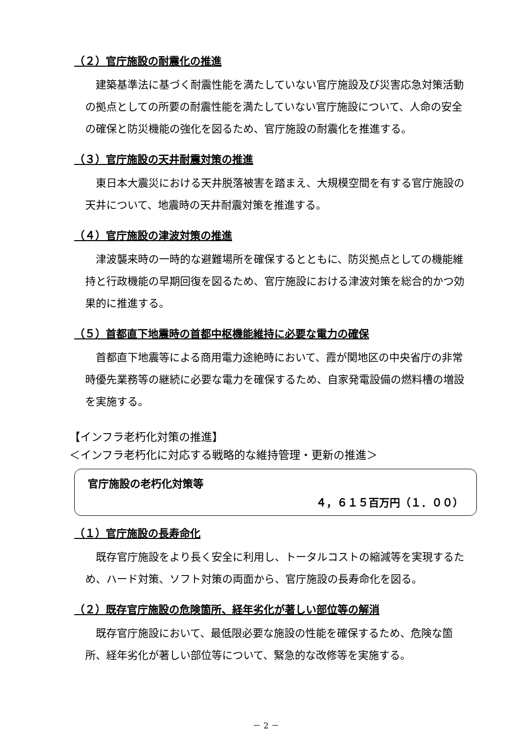（２）官庁施設の耐震化の推進
建築基準法に基づく耐震性能を満たしていない官庁施設及び災害応急対策活動の拠点としての所要の耐震性能を満たしていない官庁施設について、人命の安全の確保と防災機能の強化を図るため、官庁施設の耐震化を推進する。
（３）官庁施設の天井耐震対策の推進
東日本大震災における天井脱落被害を踏まえ、大規模空間を有する官庁施設の天井について、地震時の天井耐震対策を推進する。
（４）官庁施設の津波対策の推進
津波襲来時の一時的な避難場所を確保するとともに、防災拠点としての機能維持と行政機能の早期回復を図るため、官庁施設における津波対策を総合的かつ効果的に推進する。
（５）首都直下地震時の首都中枢機能維持に必要な電力の確保
首都直下地震等による商用電力途絶時において、霞が関地区の中央省庁の非常時優先業務等の継続に必要な電力を確保するため、自家発電設備の燃料槽の増設を実施する。
【インフラ老朽化対策の推進】
＜インフラ老朽化に対応する戦略的な維持管理・更新の推進＞
官庁施設の老朽化対策等
４，６１５百万円（１．００）
（１）官庁施設の長寿命化
既存官庁施設をより長く安全に利用し、トータルコストの縮減等を実現するため、ハード対策、ソフト対策の両面から、官庁施設の長寿命化を図る。
（２）既存官庁施設の危険箇所、経年劣化が著しい部位等の解消
既存官庁施設において、最低限必要な施設の性能を確保するため、危険な箇所、経年劣化が著しい部位等について、緊急的な改修等を実施する。
－ 2 －